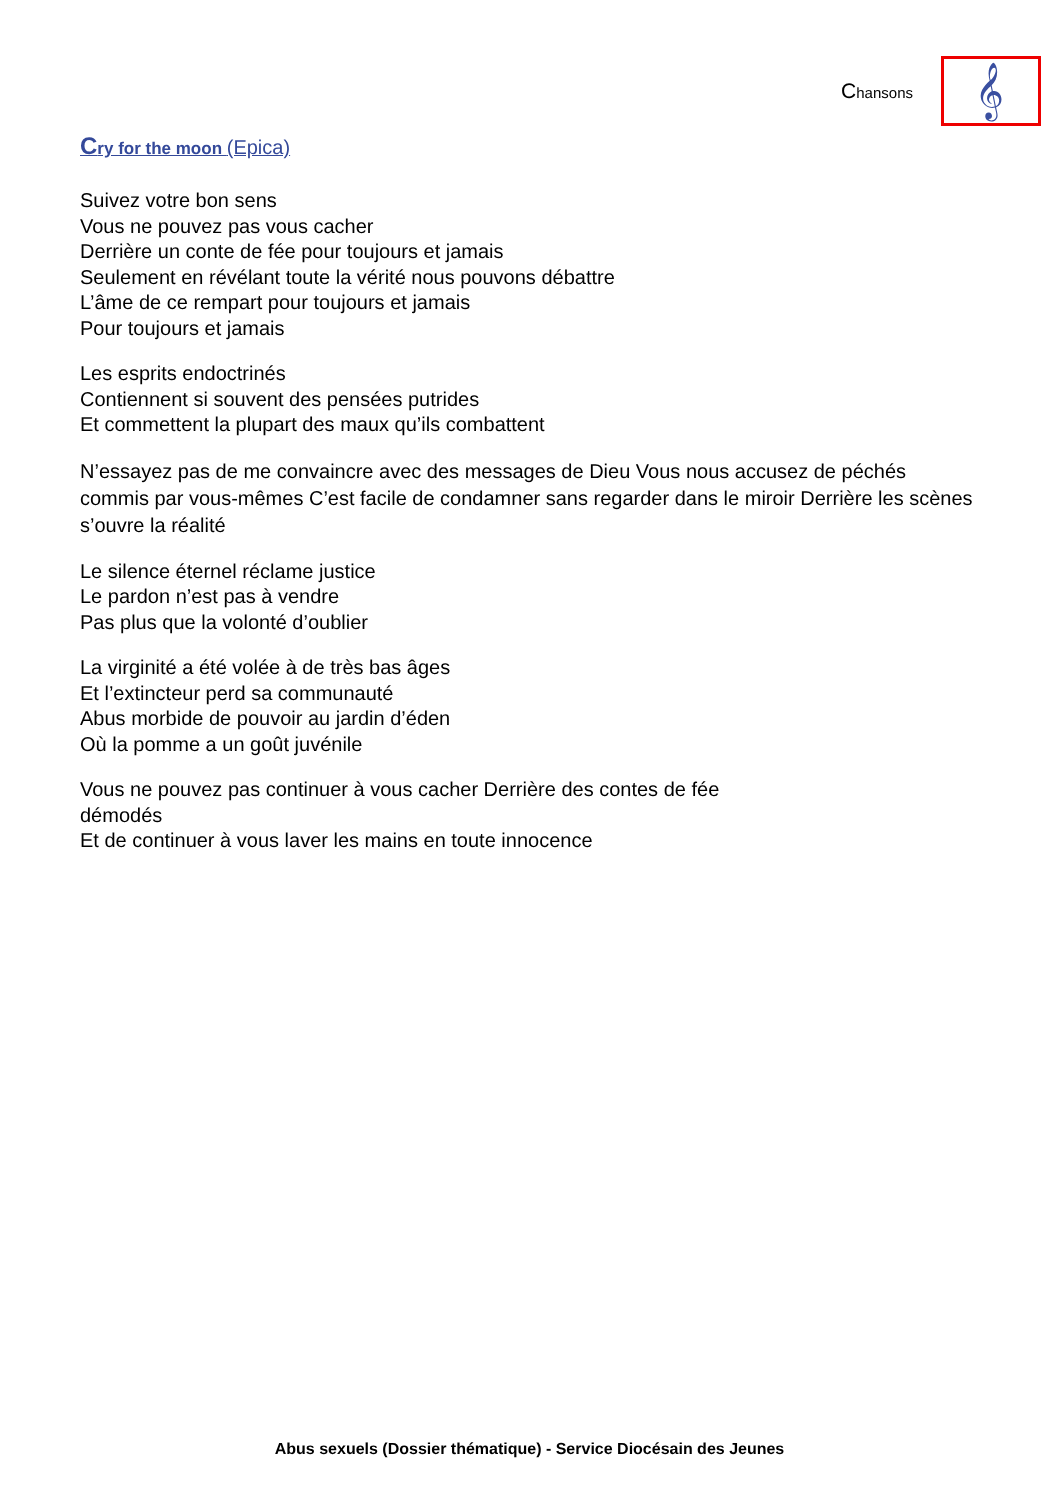Chansons
𝄞
Cry for the moon (Epica)
Suivez votre bon sens
Vous ne pouvez pas vous cacher
Derrière un conte de fée pour toujours et jamais
Seulement en révélant toute la vérité nous pouvons débattre
L’âme de ce rempart pour toujours et jamais
Pour toujours et jamais
Les esprits endoctrinés
Contiennent si souvent des pensées putrides
Et commettent la plupart des maux qu’ils combattent
N’essayez pas de me convaincre avec des messages de Dieu Vous nous accusez de péchés commis par vous-mêmes C’est facile de condamner sans regarder dans le miroir Derrière les scènes s’ouvre la réalité
Le silence éternel réclame justice
Le pardon n’est pas à vendre
Pas plus que la volonté d’oublier
La virginité a été volée à de très bas âges
Et l’extincteur perd sa communauté
Abus morbide de pouvoir au jardin d’éden
Où la pomme a un goût juvénile
Vous ne pouvez pas continuer à vous cacher Derrière des contes de fée
démodés
Et de continuer à vous laver les mains en toute innocence
Abus sexuels (Dossier thématique) - Service Diocésain des Jeunes